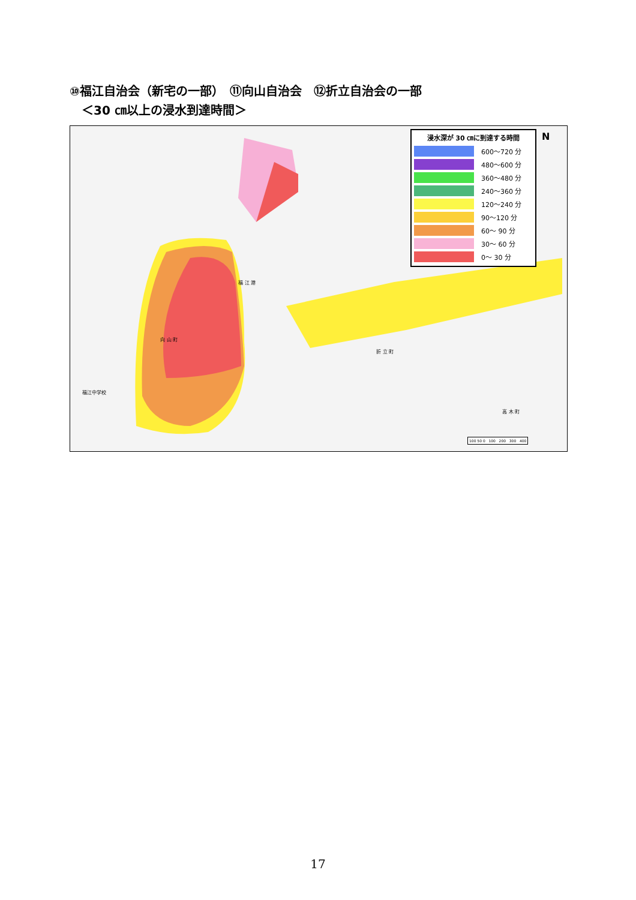⑩福江自治会（新宅の一部）　⑪向山自治会　⑫折立自治会の一部
　＜30 ㎝以上の浸水到達時間＞
浸水深が 30 ㎝に到達する時間
600～720 分
480～600 分
360～480 分
240～360 分
120～240 分
90～120 分
60～ 90 分
30～ 60 分
0～ 30 分
N
福 江 港
向 山 町
折 立 町
高 木 町
福江中学校
100 50 0 100 200 300 400
17